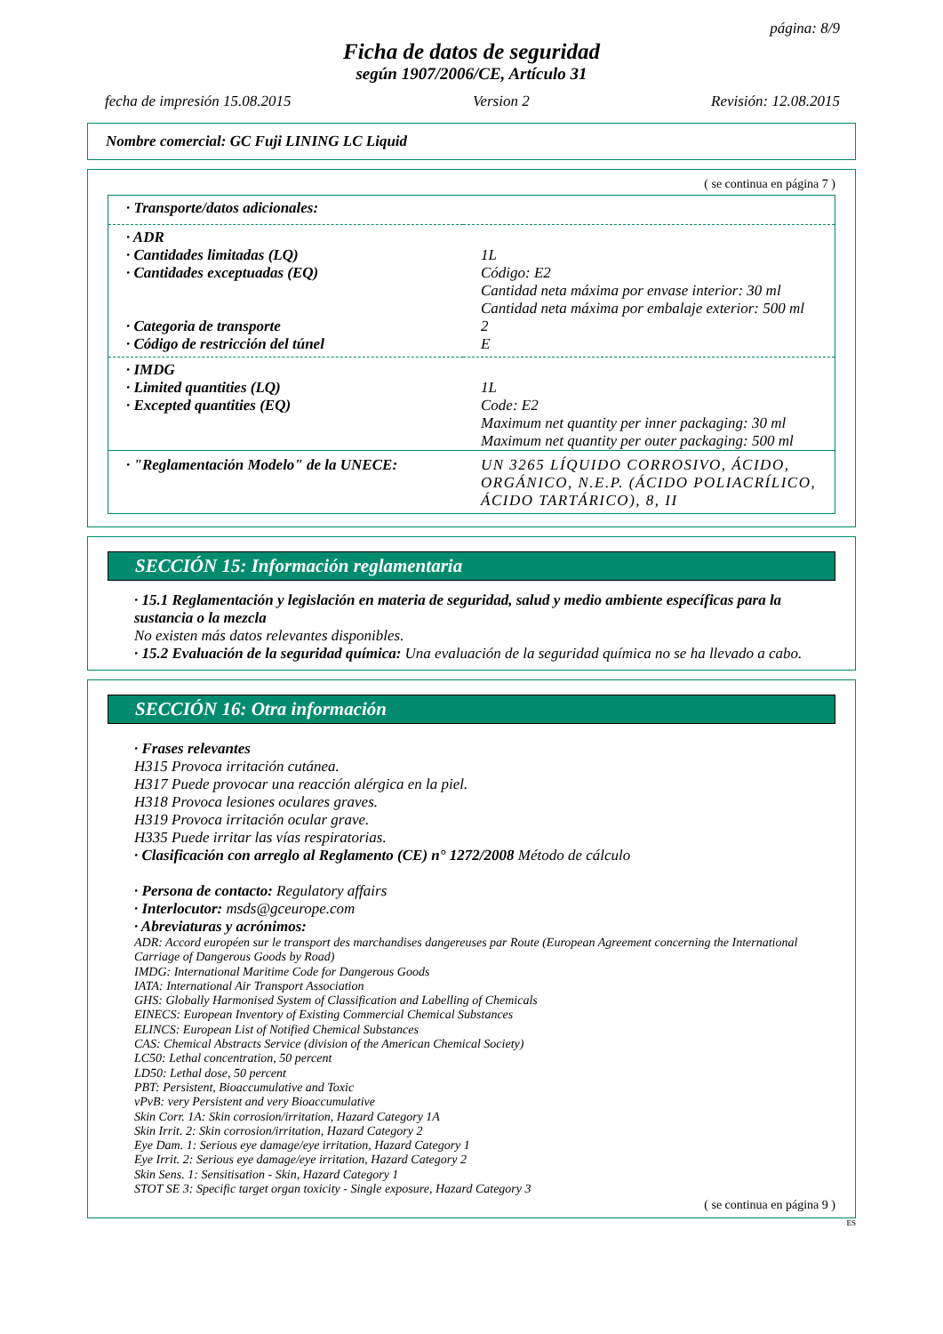página: 8/9
Ficha de datos de seguridad
según 1907/2006/CE, Artículo 31
fecha de impresión 15.08.2015 Version 2 Revisión: 12.08.2015
Nombre comercial: GC Fuji LINING LC Liquid
( se continua en página 7 )
| · Transporte/datos adicionales: | |
| · ADR | |
| · Cantidades limitadas (LQ) | 1L |
| · Cantidades exceptuadas (EQ) | Código: E2 Cantidad neta máxima por envase interior: 30 ml Cantidad neta máxima por embalaje exterior: 500 ml |
| · Categoria de transporte | 2 |
| · Código de restricción del túnel | E |
| · IMDG | |
| · Limited quantities (LQ) | 1L |
| · Excepted quantities (EQ) | Code: E2 Maximum net quantity per inner packaging: 30 ml Maximum net quantity per outer packaging: 500 ml |
| · "Reglamentación Modelo" de la UNECE: | UN 3265 LÍQUIDO CORROSIVO, ÁCIDO, ORGÁNICO, N.E.P. (ÁCIDO POLIACRÍLICO, ÁCIDO TARTÁRICO), 8, II |
SECCIÓN 15: Información reglamentaria
· 15.1 Reglamentación y legislación en materia de seguridad, salud y medio ambiente específicas para la sustancia o la mezcla
No existen más datos relevantes disponibles.
· 15.2 Evaluación de la seguridad química: Una evaluación de la seguridad química no se ha llevado a cabo.
SECCIÓN 16: Otra información
· Frases relevantes
H315 Provoca irritación cutánea.
H317 Puede provocar una reacción alérgica en la piel.
H318 Provoca lesiones oculares graves.
H319 Provoca irritación ocular grave.
H335 Puede irritar las vías respiratorias.
· Clasificación con arreglo al Reglamento (CE) n° 1272/2008 Método de cálculo
· Persona de contacto: Regulatory affairs
· Interlocutor: msds@gceurope.com
· Abreviaturas y acrónimos:
ADR: Accord européen sur le transport des marchandises dangereuses par Route (European Agreement concerning the International Carriage of Dangerous Goods by Road)
IMDG: International Maritime Code for Dangerous Goods
IATA: International Air Transport Association
GHS: Globally Harmonised System of Classification and Labelling of Chemicals
EINECS: European Inventory of Existing Commercial Chemical Substances
ELINCS: European List of Notified Chemical Substances
CAS: Chemical Abstracts Service (division of the American Chemical Society)
LC50: Lethal concentration, 50 percent
LD50: Lethal dose, 50 percent
PBT: Persistent, Bioaccumulative and Toxic
vPvB: very Persistent and very Bioaccumulative
Skin Corr. 1A: Skin corrosion/irritation, Hazard Category 1A
Skin Irrit. 2: Skin corrosion/irritation, Hazard Category 2
Eye Dam. 1: Serious eye damage/eye irritation, Hazard Category 1
Eye Irrit. 2: Serious eye damage/eye irritation, Hazard Category 2
Skin Sens. 1: Sensitisation - Skin, Hazard Category 1
STOT SE 3: Specific target organ toxicity - Single exposure, Hazard Category 3
( se continua en página 9 )
ES